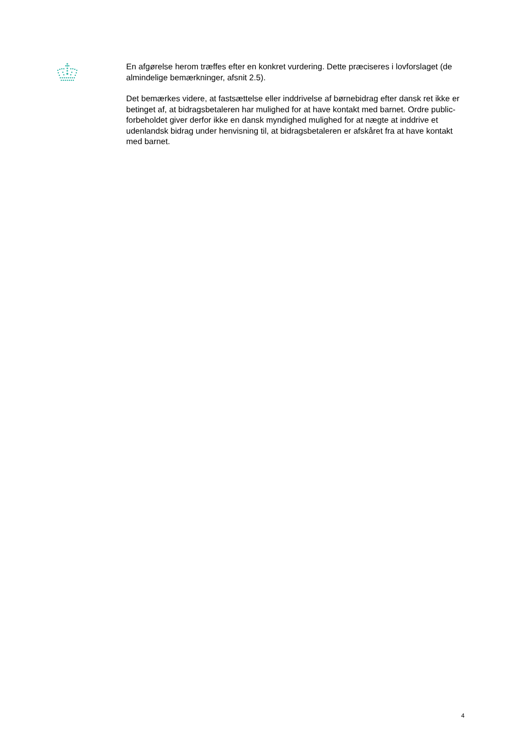En afgørelse herom træffes efter en konkret vurdering. Dette præciseres i lovforslaget (de almindelige bemærkninger, afsnit 2.5).
Det bemærkes videre, at fastsættelse eller inddrivelse af børnebidrag efter dansk ret ikke er betinget af, at bidragsbetaleren har mulighed for at have kontakt med barnet. Ordre public-forbeholdet giver derfor ikke en dansk myndighed mulighed for at nægte at inddrive et udenlandsk bidrag under henvisning til, at bidragsbetaleren er afskåret fra at have kontakt med barnet.
4